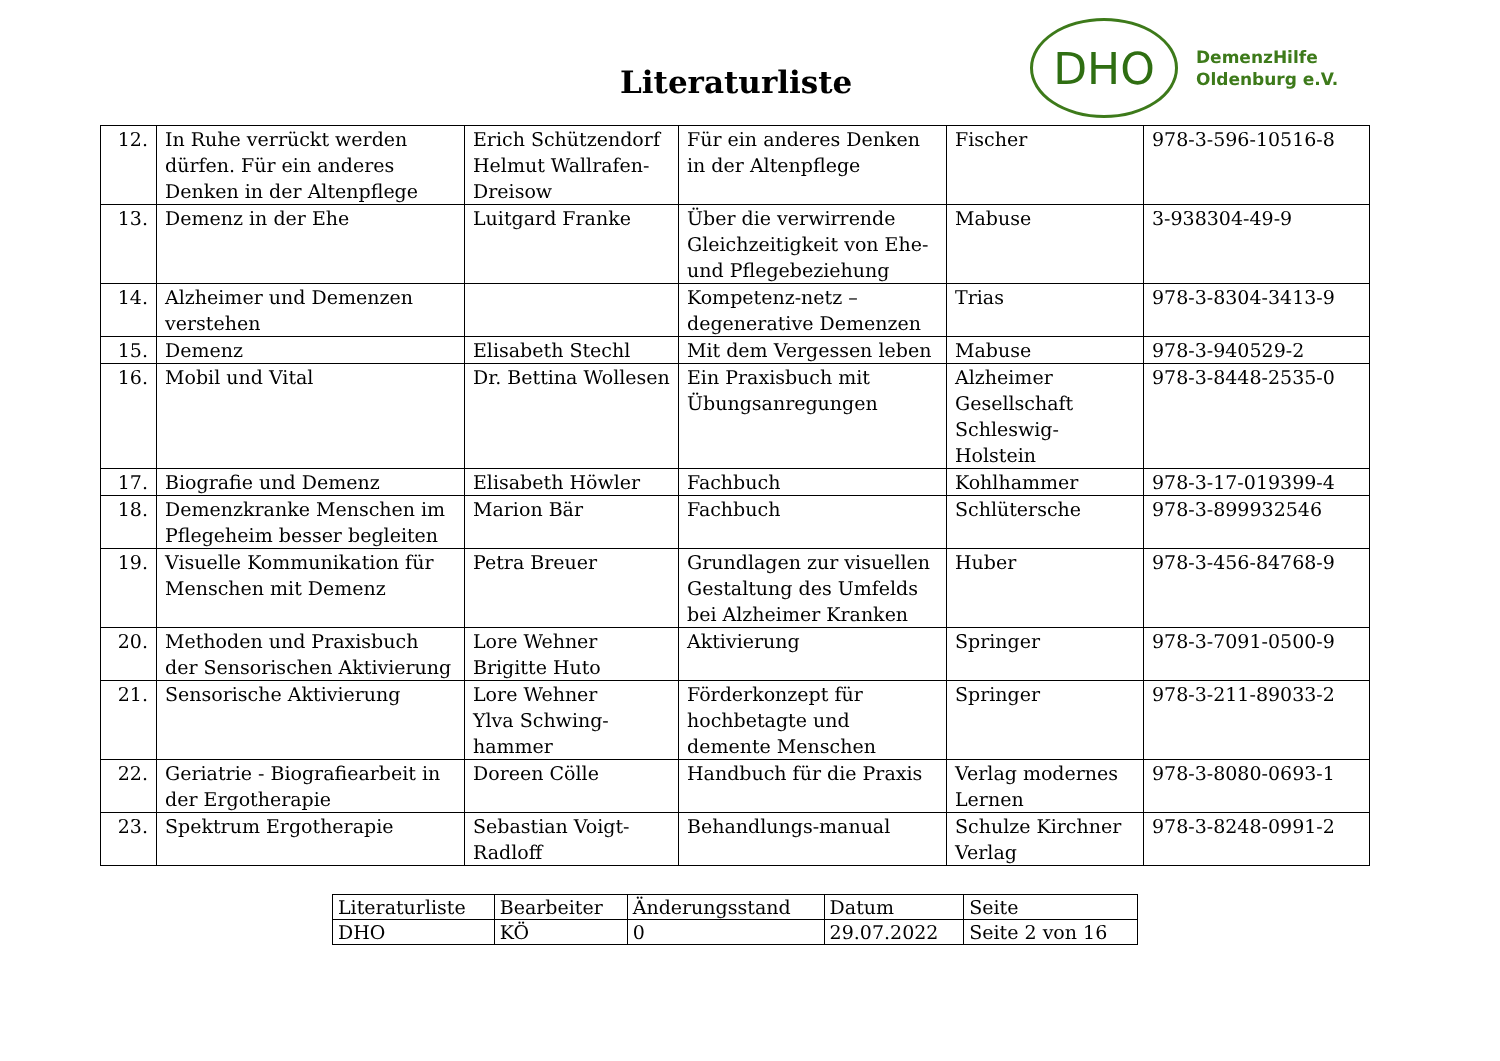Literaturliste
DHO
DemenzHilfe
Oldenburg e.V.
| 12. | In Ruhe verrückt werden dürfen. Für ein anderes Denken in der Altenpflege | Erich Schützendorf Helmut Wallrafen-Dreisow | Für ein anderes Denken in der Altenpflege | Fischer | 978-3-596-10516-8 |
| 13. | Demenz in der Ehe | Luitgard Franke | Über die verwirrende Gleichzeitigkeit von Ehe- und Pflegebeziehung | Mabuse | 3-938304-49-9 |
| 14. | Alzheimer und Demenzen verstehen | | Kompetenz-netz – degenerative Demenzen | Trias | 978-3-8304-3413-9 |
| 15. | Demenz | Elisabeth Stechl | Mit dem Vergessen leben | Mabuse | 978-3-940529-2 |
| 16. | Mobil und Vital | Dr. Bettina Wollesen | Ein Praxisbuch mit Übungsanregungen | Alzheimer Gesellschaft Schleswig-Holstein | 978-3-8448-2535-0 |
| 17. | Biografie und Demenz | Elisabeth Höwler | Fachbuch | Kohlhammer | 978-3-17-019399-4 |
| 18. | Demenzkranke Menschen im Pflegeheim besser begleiten | Marion Bär | Fachbuch | Schlütersche | 978-3-899932546 |
| 19. | Visuelle Kommunikation für Menschen mit Demenz | Petra Breuer | Grundlagen zur visuellen Gestaltung des Umfelds bei Alzheimer Kranken | Huber | 978-3-456-84768-9 |
| 20. | Methoden und Praxisbuch der Sensorischen Aktivierung | Lore Wehner Brigitte Huto | Aktivierung | Springer | 978-3-7091-0500-9 |
| 21. | Sensorische Aktivierung | Lore Wehner Ylva Schwing-hammer | Förderkonzept für hochbetagte und demente Menschen | Springer | 978-3-211-89033-2 |
| 22. | Geriatrie - Biografiearbeit in der Ergotherapie | Doreen Cölle | Handbuch für die Praxis | Verlag modernes Lernen | 978-3-8080-0693-1 |
| 23. | Spektrum Ergotherapie | Sebastian Voigt-Radloff | Behandlungs-manual | Schulze Kirchner Verlag | 978-3-8248-0991-2 |
| Literaturliste | Bearbeiter | Änderungsstand | Datum | Seite |
| DHO | KÖ | 0 | 29.07.2022 | Seite 2 von 16 |